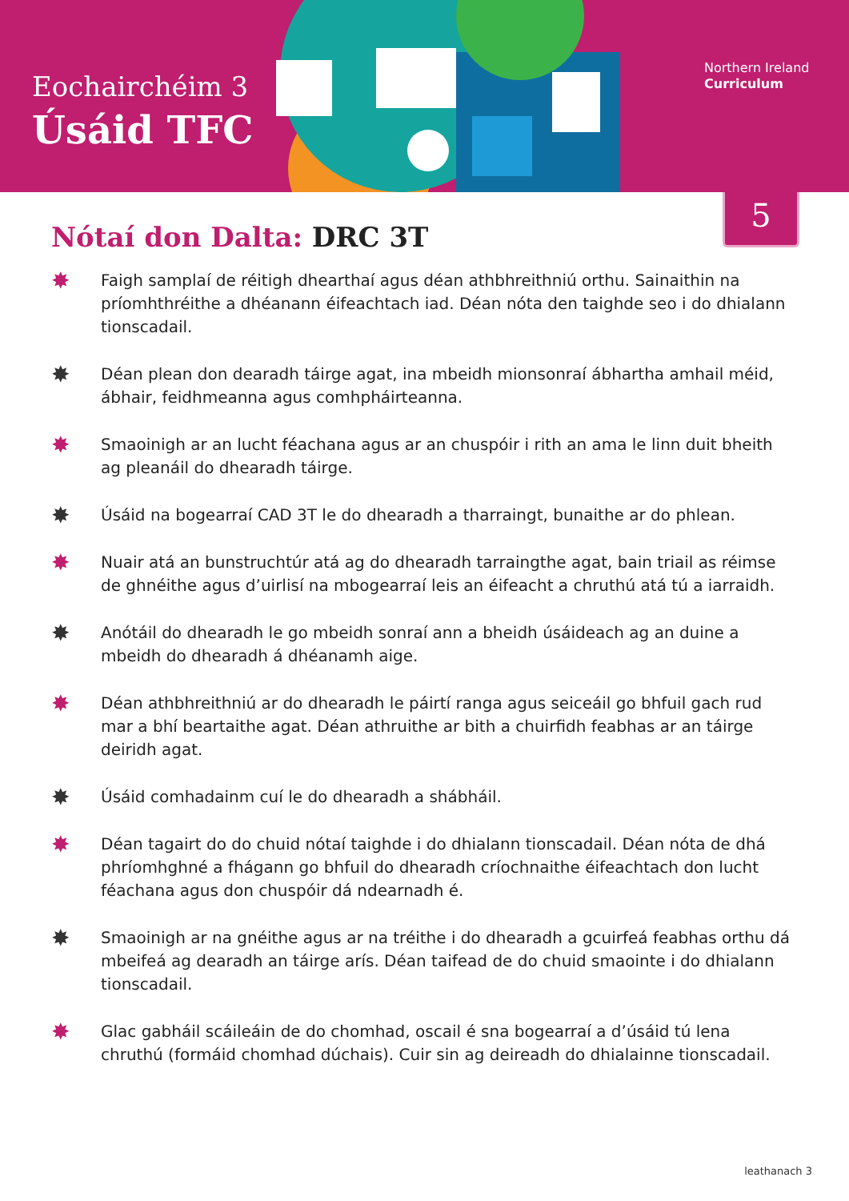Eochairchéim 3
Úsáid TFC
Northern Ireland
Curriculum
5
Nótaí don Dalta: DRC 3T
✸
Faigh samplaí de réitigh dhearthaí agus déan athbhreithniú orthu. Sainaithin na príomhthréithe a dhéanann éifeachtach iad. Déan nóta den taighde seo i do dhialann tionscadail.
✸
Déan plean don dearadh táirge agat, ina mbeidh mionsonraí ábhartha amhail méid, ábhair, feidhmeanna agus comhpháirteanna.
✸
Smaoinigh ar an lucht féachana agus ar an chuspóir i rith an ama le linn duit bheith ag pleanáil do dhearadh táirge.
✸
Úsáid na bogearraí CAD 3T le do dhearadh a tharraingt, bunaithe ar do phlean.
✸
Nuair atá an bunstruchtúr atá ag do dhearadh tarraingthe agat, bain triail as réimse de ghnéithe agus d’uirlisí na mbogearraí leis an éifeacht a chruthú atá tú a iarraidh.
✸
Anótáil do dhearadh le go mbeidh sonraí ann a bheidh úsáideach ag an duine a mbeidh do dhearadh á dhéanamh aige.
✸
Déan athbhreithniú ar do dhearadh le páirtí ranga agus seiceáil go bhfuil gach rud mar a bhí beartaithe agat. Déan athruithe ar bith a chuirfidh feabhas ar an táirge deiridh agat.
✸
Úsáid comhadainm cuí le do dhearadh a shábháil.
✸
Déan tagairt do do chuid nótaí taighde i do dhialann tionscadail. Déan nóta de dhá phríomhghné a fhágann go bhfuil do dhearadh críochnaithe éifeachtach don lucht féachana agus don chuspóir dá ndearnadh é.
✸
Smaoinigh ar na gnéithe agus ar na tréithe i do dhearadh a gcuirfeá feabhas orthu dá mbeifeá ag dearadh an táirge arís. Déan taifead de do chuid smaointe i do dhialann tionscadail.
✸
Glac gabháil scáileáin de do chomhad, oscail é sna bogearraí a d’úsáid tú lena chruthú (formáid chomhad dúchais). Cuir sin ag deireadh do dhialainne tionscadail.
leathanach 3